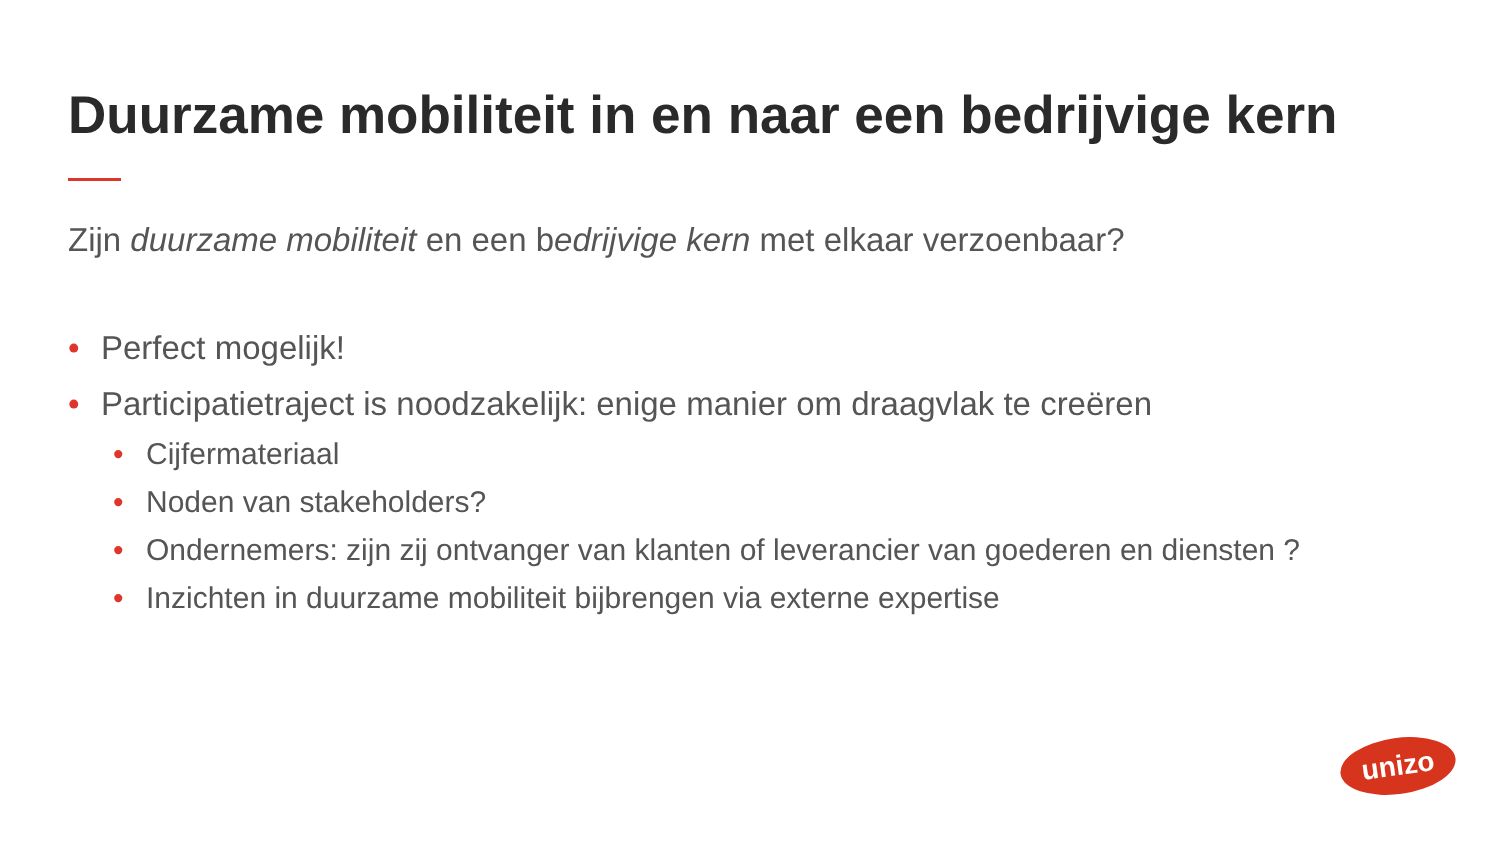Duurzame mobiliteit in en naar een bedrijvige kern
Zijn duurzame mobiliteit en een bedrijvige kern met elkaar verzoenbaar?
• Perfect mogelijk!
• Participatietraject is noodzakelijk: enige manier om draagvlak te creëren
• Cijfermateriaal
• Noden van stakeholders?
• Ondernemers: zijn zij ontvanger van klanten of leverancier van goederen en diensten ?
• Inzichten in duurzame mobiliteit bijbrengen via externe expertise
unizo